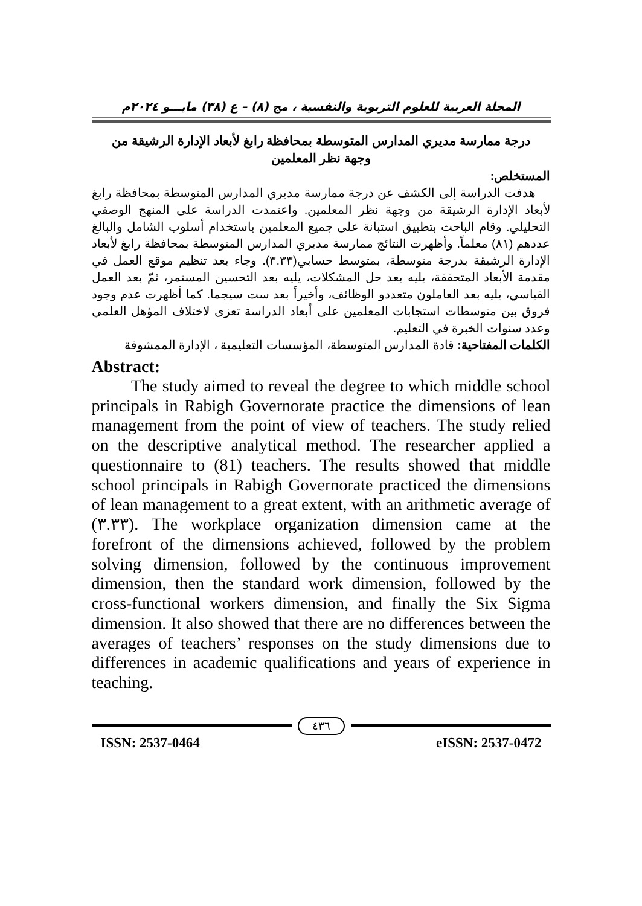المجلة العربية للعلوم التربوية والنفسية ، مج (٨) – ع (٣٨) مايـــو ٢٠٢٤م
درجة ممارسة مديري المدارس المتوسطة بمحافظة رابغ لأبعاد الإدارة الرشيقة من
وجهة نظر المعلمين
المستخلص:
هدفت الدراسة إلى الكشف عن درجة ممارسة مديري المدارس المتوسطة بمحافظة رابغ لأبعاد الإدارة الرشيقة من وجهة نظر المعلمين. واعتمدت الدراسة على المنهج الوصفي التحليلي. وقام الباحث بتطبيق استبانة على جميع المعلمين باستخدام أسلوب الشامل والبالغ عددهم (٨١) معلماً. وأظهرت النتائج ممارسة مديري المدارس المتوسطة بمحافظة رابغ لأبعاد الإدارة الرشيقة بدرجة متوسطة، بمتوسط حسابي(٣.٣٣). وجاء بعد تنظيم موقع العمل في مقدمة الأبعاد المتحققة، يليه بعد حل المشكلات، يليه بعد التحسين المستمر، ثمّ بعد العمل القياسي، يليه بعد العاملون متعددو الوظائف، وأخيراً بعد ست سيجما. كما أظهرت عدم وجود فروق بين متوسطات استجابات المعلمين على أبعاد الدراسة تعزى لاختلاف المؤهل العلمي وعدد سنوات الخبرة في التعليم.
الكلمات المفتاحية: قادة المدارس المتوسطة، المؤسسات التعليمية ، الإدارة الممشوقة
Abstract:
The study aimed to reveal the degree to which middle school principals in Rabigh Governorate practice the dimensions of lean management from the point of view of teachers. The study relied on the descriptive analytical method. The researcher applied a questionnaire to (81) teachers. The results showed that middle school principals in Rabigh Governorate practiced the dimensions of lean management to a great extent, with an arithmetic average of (٣.٣٣). The workplace organization dimension came at the forefront of the dimensions achieved, followed by the problem solving dimension, followed by the continuous improvement dimension, then the standard work dimension, followed by the cross-functional workers dimension, and finally the Six Sigma dimension. It also showed that there are no differences between the averages of teachers’ responses on the study dimensions due to differences in academic qualifications and years of experience in teaching.
٤٣٦
ISSN: 2537-0464 eISSN: 2537-0472